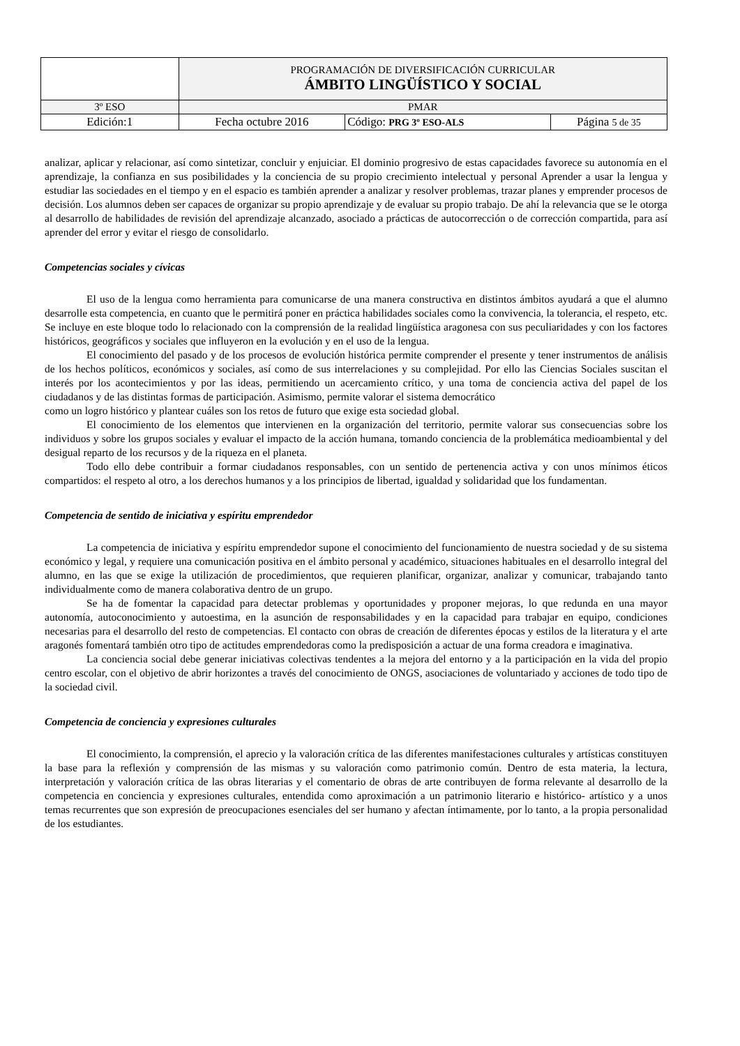| | PROGRAMACIÓN DE DIVERSIFICACIÓN CURRICULAR ÁMBITO LINGÜÍSTICO Y SOCIAL | | |
| 3º ESO | PMAR | | |
| Edición:1 | Fecha octubre 2016 | Código: PRG 3º ESO-ALS | Página 5 de 35 |
analizar, aplicar y relacionar, así como sintetizar, concluir y enjuiciar. El dominio progresivo de estas capacidades favorece su autonomía en el aprendizaje, la confianza en sus posibilidades y la conciencia de su propio crecimiento intelectual y personal Aprender a usar la lengua y estudiar las sociedades en el tiempo y en el espacio es también aprender a analizar y resolver problemas, trazar planes y emprender procesos de decisión. Los alumnos deben ser capaces de organizar su propio aprendizaje y de evaluar su propio trabajo. De ahí la relevancia que se le otorga al desarrollo de habilidades de revisión del aprendizaje alcanzado, asociado a prácticas de autocorrección o de corrección compartida, para así aprender del error y evitar el riesgo de consolidarlo.
Competencias sociales y cívicas
El uso de la lengua como herramienta para comunicarse de una manera constructiva en distintos ámbitos ayudará a que el alumno desarrolle esta competencia, en cuanto que le permitirá poner en práctica habilidades sociales como la convivencia, la tolerancia, el respeto, etc. Se incluye en este bloque todo lo relacionado con la comprensión de la realidad lingüística aragonesa con sus peculiaridades y con los factores históricos, geográficos y sociales que influyeron en la evolución y en el uso de la lengua.
El conocimiento del pasado y de los procesos de evolución histórica permite comprender el presente y tener instrumentos de análisis de los hechos políticos, económicos y sociales, así como de sus interrelaciones y su complejidad. Por ello las Ciencias Sociales suscitan el interés por los acontecimientos y por las ideas, permitiendo un acercamiento crítico, y una toma de conciencia activa del papel de los ciudadanos y de las distintas formas de participación. Asimismo, permite valorar el sistema democrático
como un logro histórico y plantear cuáles son los retos de futuro que exige esta sociedad global.
El conocimiento de los elementos que intervienen en la organización del territorio, permite valorar sus consecuencias sobre los individuos y sobre los grupos sociales y evaluar el impacto de la acción humana, tomando conciencia de la problemática medioambiental y del desigual reparto de los recursos y de la riqueza en el planeta.
Todo ello debe contribuir a formar ciudadanos responsables, con un sentido de pertenencia activa y con unos mínimos éticos compartidos: el respeto al otro, a los derechos humanos y a los principios de libertad, igualdad y solidaridad que los fundamentan.
Competencia de sentido de iniciativa y espíritu emprendedor
La competencia de iniciativa y espíritu emprendedor supone el conocimiento del funcionamiento de nuestra sociedad y de su sistema económico y legal, y requiere una comunicación positiva en el ámbito personal y académico, situaciones habituales en el desarrollo integral del alumno, en las que se exige la utilización de procedimientos, que requieren planificar, organizar, analizar y comunicar, trabajando tanto individualmente como de manera colaborativa dentro de un grupo.
Se ha de fomentar la capacidad para detectar problemas y oportunidades y proponer mejoras, lo que redunda en una mayor autonomía, autoconocimiento y autoestima, en la asunción de responsabilidades y en la capacidad para trabajar en equipo, condiciones necesarias para el desarrollo del resto de competencias. El contacto con obras de creación de diferentes épocas y estilos de la literatura y el arte aragonés fomentará también otro tipo de actitudes emprendedoras como la predisposición a actuar de una forma creadora e imaginativa.
La conciencia social debe generar iniciativas colectivas tendentes a la mejora del entorno y a la participación en la vida del propio centro escolar, con el objetivo de abrir horizontes a través del conocimiento de ONGS, asociaciones de voluntariado y acciones de todo tipo de la sociedad civil.
Competencia de conciencia y expresiones culturales
El conocimiento, la comprensión, el aprecio y la valoración crítica de las diferentes manifestaciones culturales y artísticas constituyen la base para la reflexión y comprensión de las mismas y su valoración como patrimonio común. Dentro de esta materia, la lectura, interpretación y valoración crítica de las obras literarias y el comentario de obras de arte contribuyen de forma relevante al desarrollo de la competencia en conciencia y expresiones culturales, entendida como aproximación a un patrimonio literario e histórico- artístico y a unos temas recurrentes que son expresión de preocupaciones esenciales del ser humano y afectan íntimamente, por lo tanto, a la propia personalidad de los estudiantes.